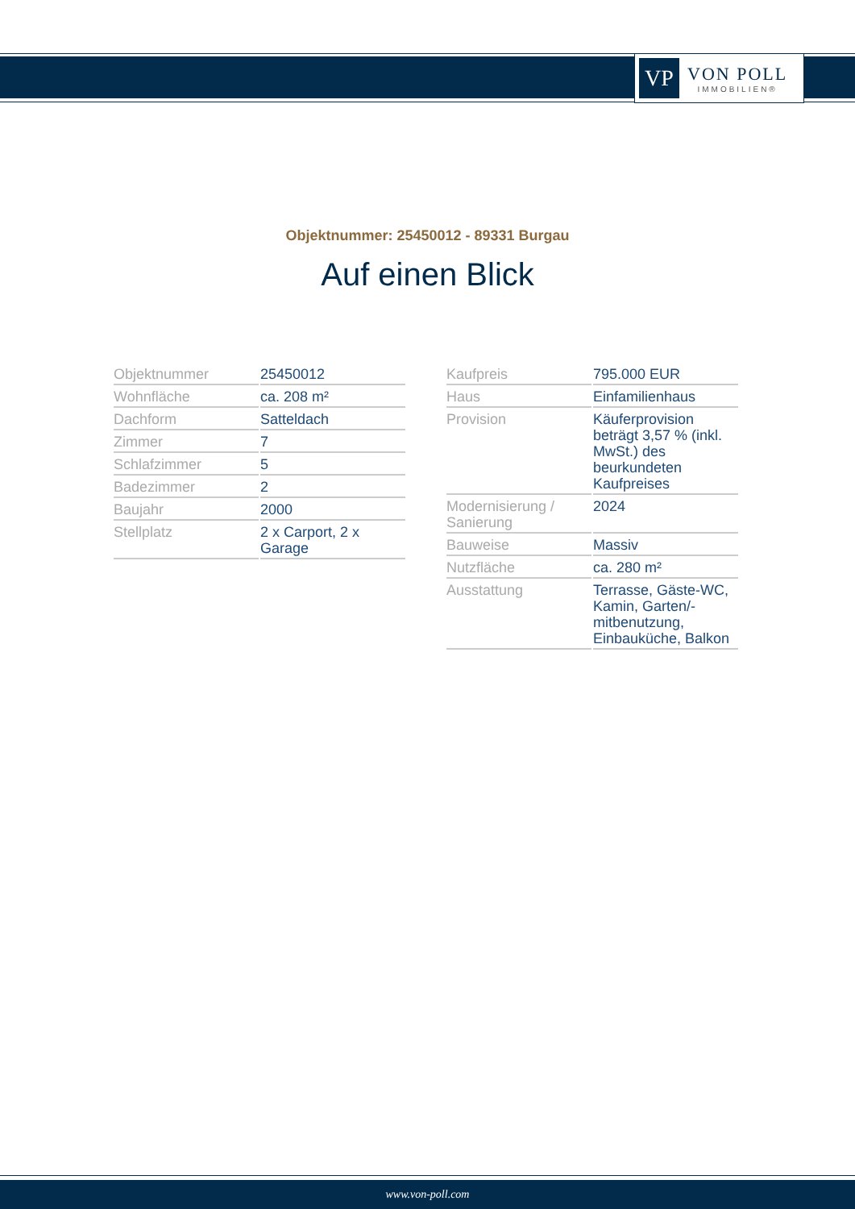VP
VON POLL
IMMOBILIEN®
Objektnummer: 25450012 - 89331 Burgau
Auf einen Blick
| Objektnummer | 25450012 |
| Wohnfläche | ca. 208 m² |
| Dachform | Satteldach |
| Zimmer | 7 |
| Schlafzimmer | 5 |
| Badezimmer | 2 |
| Baujahr | 2000 |
| Stellplatz | 2 x Carport, 2 x Garage |
| Kaufpreis | 795.000 EUR |
| Haus | Einfamilienhaus |
| Provision | Käuferprovision beträgt 3,57 % (inkl. MwSt.) des beurkundeten Kaufpreises |
| Modernisierung / Sanierung | 2024 |
| Bauweise | Massiv |
| Nutzfläche | ca. 280 m² |
| Ausstattung | Terrasse, Gäste-WC, Kamin, Garten/-mitbenutzung, Einbauküche, Balkon |
www.von-poll.com